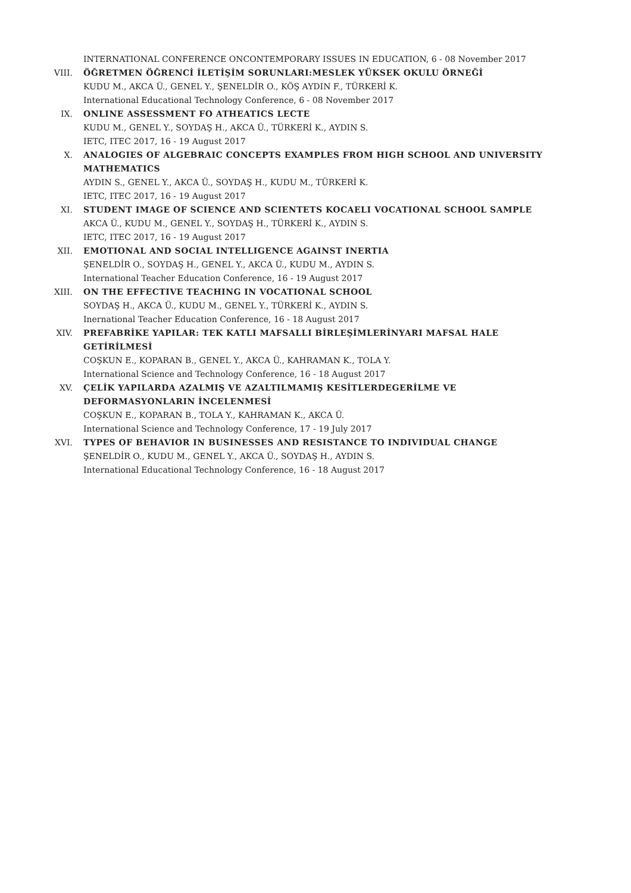INTERNATIONAL CONFERENCE ONCONTEMPORARY ISSUES IN EDUCATION, 6 - 08 November 2017
VIII. ÖĞRETMEN ÖĞRENCİ İLETİŞİM SORUNLARI:MESLEK YÜKSEK OKULU ÖRNEĞİ
KUDU M., AKCA Ü., GENEL Y., ŞENELDİR O., KÖŞ AYDIN F., TÜRKERİ K.
International Educational Technology Conference, 6 - 08 November 2017
IX. ONLINE ASSESSMENT FO ATHEATICS LECTE
KUDU M., GENEL Y., SOYDAŞ H., AKCA Ü., TÜRKERİ K., AYDIN S.
IETC, ITEC 2017, 16 - 19 August 2017
X. ANALOGIES OF ALGEBRAIC CONCEPTS EXAMPLES FROM HIGH SCHOOL AND UNIVERSITY MATHEMATICS
AYDIN S., GENEL Y., AKCA Ü., SOYDAŞ H., KUDU M., TÜRKERİ K.
IETC, ITEC 2017, 16 - 19 August 2017
XI. STUDENT IMAGE OF SCIENCE AND SCIENTETS KOCAELI VOCATIONAL SCHOOL SAMPLE
AKCA Ü., KUDU M., GENEL Y., SOYDAŞ H., TÜRKERİ K., AYDIN S.
IETC, ITEC 2017, 16 - 19 August 2017
XII. EMOTIONAL AND SOCIAL INTELLIGENCE AGAINST INERTIA
ŞENELDİR O., SOYDAŞ H., GENEL Y., AKCA Ü., KUDU M., AYDIN S.
International Teacher Education Conference, 16 - 19 August 2017
XIII. ON THE EFFECTIVE TEACHING IN VOCATIONAL SCHOOL
SOYDAŞ H., AKCA Ü., KUDU M., GENEL Y., TÜRKERİ K., AYDIN S.
Inernational Teacher Education Conference, 16 - 18 August 2017
XIV. PREFABRİKE YAPILAR: TEK KATLI MAFSALLI BİRLEŞİMLERİNYARI MAFSAL HALE GETİRİLMESİ
COŞKUN E., KOPARAN B., GENEL Y., AKCA Ü., KAHRAMAN K., TOLA Y.
International Science and Technology Conference, 16 - 18 August 2017
XV. ÇELİK YAPILARDA AZALMIŞ VE AZALTILMAMIŞ KESİTLERDEGERİLME VE DEFORMASYONLARIN İNCELENMESİ
COŞKUN E., KOPARAN B., TOLA Y., KAHRAMAN K., AKCA Ü.
International Science and Technology Conference, 17 - 19 July 2017
XVI. TYPES OF BEHAVIOR IN BUSINESSES AND RESISTANCE TO INDIVIDUAL CHANGE
ŞENELDİR O., KUDU M., GENEL Y., AKCA Ü., SOYDAŞ H., AYDIN S.
International Educational Technology Conference, 16 - 18 August 2017